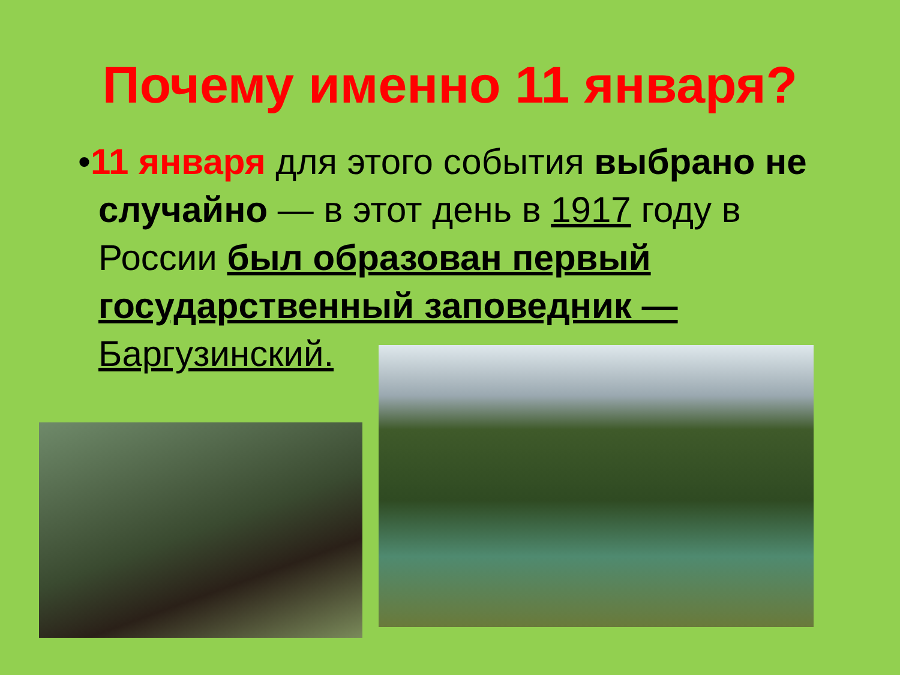Почему именно 11 января?
•11 января для этого события выбрано не случайно — в этот день в 1917 году в России был образован первый государственный заповедник — Баргузинский.